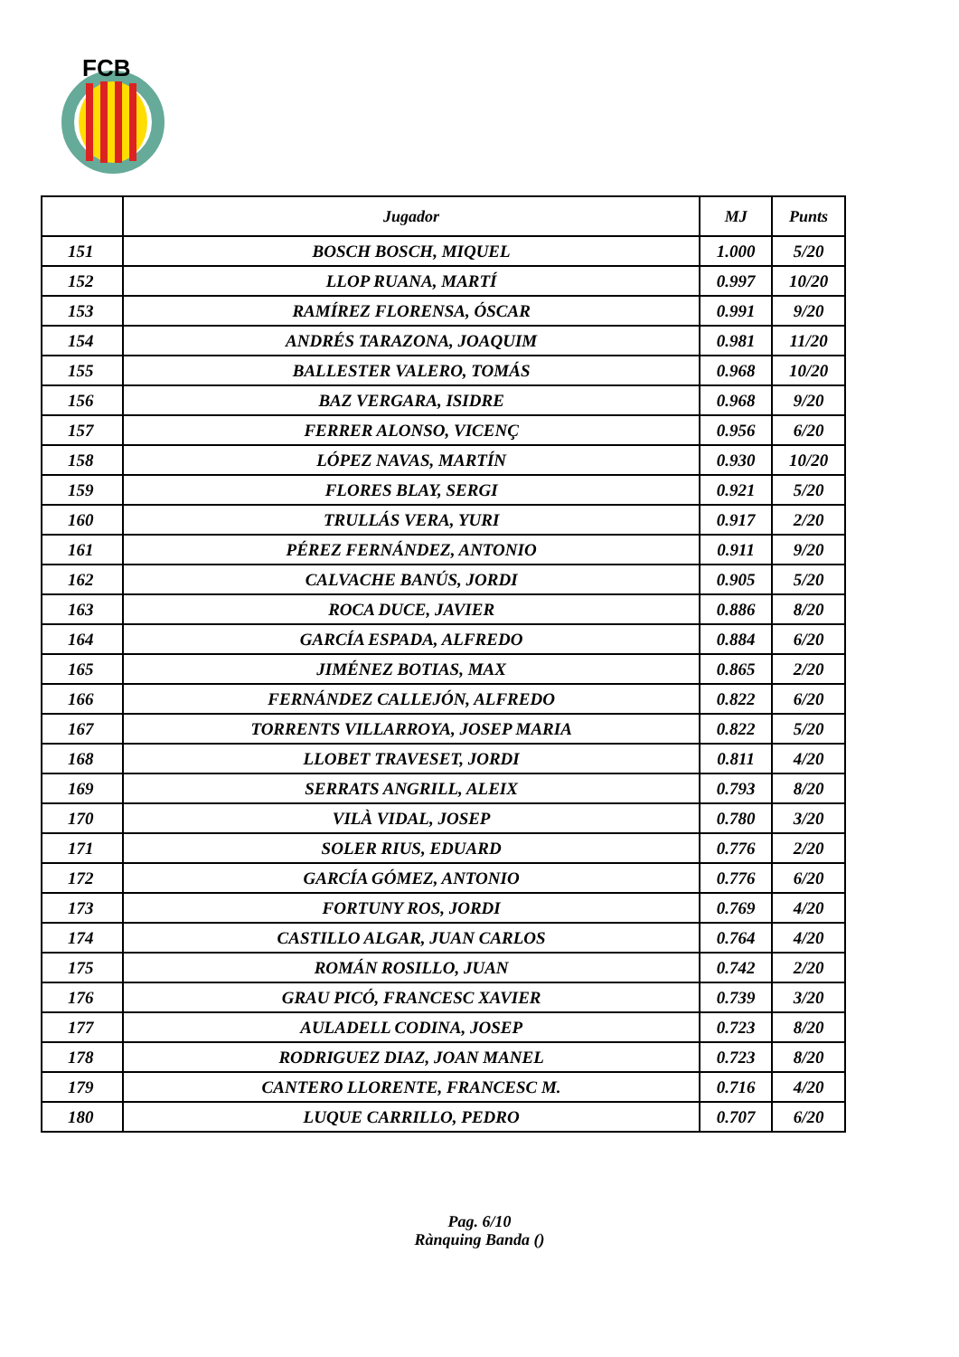FCB
| | Jugador | MJ | Punts |
| --- | --- | --- | --- |
| 151 | BOSCH BOSCH, MIQUEL | 1.000 | 5/20 |
| 152 | LLOP RUANA, MARTÍ | 0.997 | 10/20 |
| 153 | RAMÍREZ FLORENSA, ÓSCAR | 0.991 | 9/20 |
| 154 | ANDRÉS TARAZONA, JOAQUIM | 0.981 | 11/20 |
| 155 | BALLESTER VALERO, TOMÁS | 0.968 | 10/20 |
| 156 | BAZ VERGARA, ISIDRE | 0.968 | 9/20 |
| 157 | FERRER ALONSO, VICENÇ | 0.956 | 6/20 |
| 158 | LÓPEZ NAVAS, MARTÍN | 0.930 | 10/20 |
| 159 | FLORES BLAY, SERGI | 0.921 | 5/20 |
| 160 | TRULLÁS VERA, YURI | 0.917 | 2/20 |
| 161 | PÉREZ FERNÁNDEZ, ANTONIO | 0.911 | 9/20 |
| 162 | CALVACHE BANÚS, JORDI | 0.905 | 5/20 |
| 163 | ROCA DUCE, JAVIER | 0.886 | 8/20 |
| 164 | GARCÍA ESPADA, ALFREDO | 0.884 | 6/20 |
| 165 | JIMÉNEZ BOTIAS, MAX | 0.865 | 2/20 |
| 166 | FERNÁNDEZ CALLEJÓN, ALFREDO | 0.822 | 6/20 |
| 167 | TORRENTS VILLARROYA, JOSEP MARIA | 0.822 | 5/20 |
| 168 | LLOBET TRAVESET, JORDI | 0.811 | 4/20 |
| 169 | SERRATS ANGRILL, ALEIX | 0.793 | 8/20 |
| 170 | VILÀ VIDAL, JOSEP | 0.780 | 3/20 |
| 171 | SOLER RIUS, EDUARD | 0.776 | 2/20 |
| 172 | GARCÍA GÓMEZ, ANTONIO | 0.776 | 6/20 |
| 173 | FORTUNY ROS, JORDI | 0.769 | 4/20 |
| 174 | CASTILLO ALGAR, JUAN CARLOS | 0.764 | 4/20 |
| 175 | ROMÁN ROSILLO, JUAN | 0.742 | 2/20 |
| 176 | GRAU PICÓ, FRANCESC XAVIER | 0.739 | 3/20 |
| 177 | AULADELL CODINA, JOSEP | 0.723 | 8/20 |
| 178 | RODRIGUEZ DIAZ, JOAN MANEL | 0.723 | 8/20 |
| 179 | CANTERO LLORENTE, FRANCESC M. | 0.716 | 4/20 |
| 180 | LUQUE CARRILLO, PEDRO | 0.707 | 6/20 |
Pag. 6/10
Rànquing Banda ()